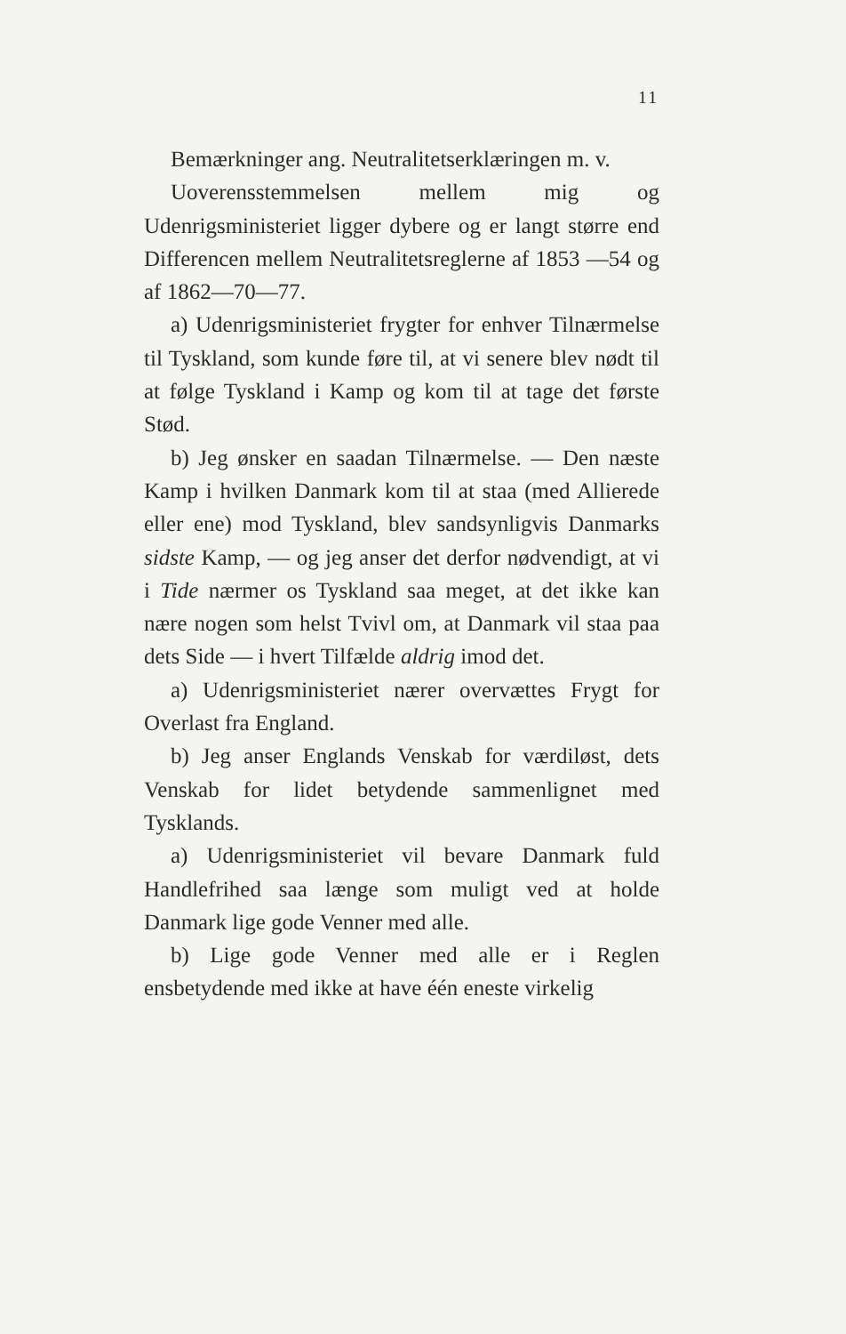11
Bemærkninger ang. Neutralitetserklæringen m. v.
Uoverensstemmelsen mellem mig og Udenrigsministeriet ligger dybere og er langt større end Differencen mellem Neutralitetsreglerne af 1853 —54 og af 1862—70—77.
a) Udenrigsministeriet frygter for enhver Tilnærmelse til Tyskland, som kunde føre til, at vi senere blev nødt til at følge Tyskland i Kamp og kom til at tage det første Stød.
b) Jeg ønsker en saadan Tilnærmelse. — Den næste Kamp i hvilken Danmark kom til at staa (med Allierede eller ene) mod Tyskland, blev sandsynligvis Danmarks sidste Kamp, — og jeg anser det derfor nødvendigt, at vi i Tide nærmer os Tyskland saa meget, at det ikke kan nære nogen som helst Tvivl om, at Danmark vil staa paa dets Side — i hvert Tilfælde aldrig imod det.
a) Udenrigsministeriet nærer overvættes Frygt for Overlast fra England.
b) Jeg anser Englands Venskab for værdiløst, dets Venskab for lidet betydende sammenlignet med Tysklands.
a) Udenrigsministeriet vil bevare Danmark fuld Handlefrihed saa længe som muligt ved at holde Danmark lige gode Venner med alle.
b) Lige gode Venner med alle er i Reglen ensbetydende med ikke at have één eneste virkelig